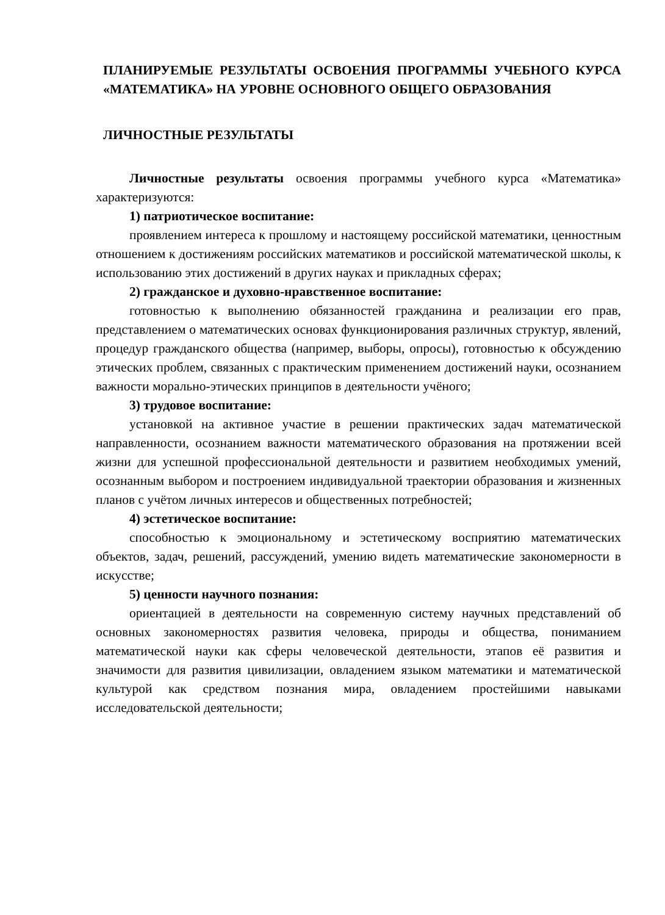ПЛАНИРУЕМЫЕ РЕЗУЛЬТАТЫ ОСВОЕНИЯ ПРОГРАММЫ УЧЕБНОГО КУРСА «МАТЕМАТИКА» НА УРОВНЕ ОСНОВНОГО ОБЩЕГО ОБРАЗОВАНИЯ
ЛИЧНОСТНЫЕ РЕЗУЛЬТАТЫ
Личностные результаты освоения программы учебного курса «Математика» характеризуются:
1) патриотическое воспитание:
проявлением интереса к прошлому и настоящему российской математики, ценностным отношением к достижениям российских математиков и российской математической школы, к использованию этих достижений в других науках и прикладных сферах;
2) гражданское и духовно-нравственное воспитание:
готовностью к выполнению обязанностей гражданина и реализации его прав, представлением о математических основах функционирования различных структур, явлений, процедур гражданского общества (например, выборы, опросы), готовностью к обсуждению этических проблем, связанных с практическим применением достижений науки, осознанием важности морально-этических принципов в деятельности учёного;
3) трудовое воспитание:
установкой на активное участие в решении практических задач математической направленности, осознанием важности математического образования на протяжении всей жизни для успешной профессиональной деятельности и развитием необходимых умений, осознанным выбором и построением индивидуальной траектории образования и жизненных планов с учётом личных интересов и общественных потребностей;
4) эстетическое воспитание:
способностью к эмоциональному и эстетическому восприятию математических объектов, задач, решений, рассуждений, умению видеть математические закономерности в искусстве;
5) ценности научного познания:
ориентацией в деятельности на современную систему научных представлений об основных закономерностях развития человека, природы и общества, пониманием математической науки как сферы человеческой деятельности, этапов её развития и значимости для развития цивилизации, овладением языком математики и математической культурой как средством познания мира, овладением простейшими навыками исследовательской деятельности;